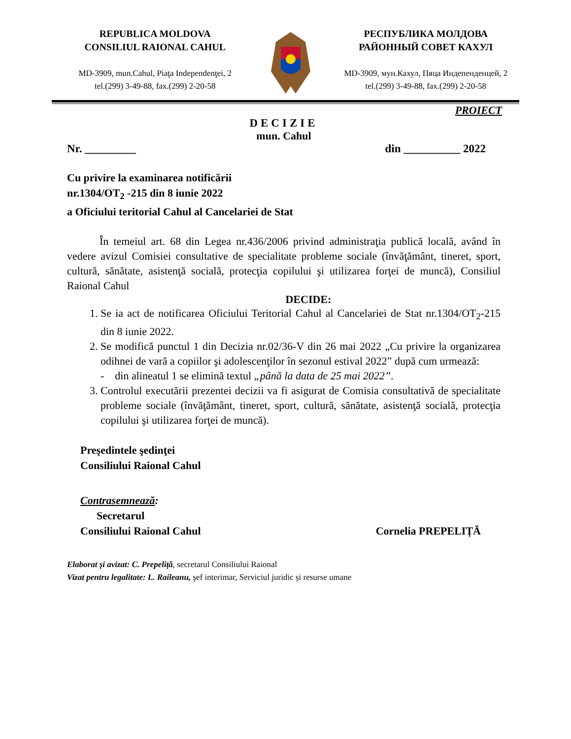REPUBLICA MOLDOVA
CONSILIUL RAIONAL CAHUL
MD-3909, mun.Cahul, Piaţa Independenţei, 2
tel.(299) 3-49-88, fax.(299) 2-20-58
РЕСПУБЛИКА МОЛДОВА
РАЙОННЫЙ СОВЕТ КАХУЛ
MD-3909, мун.Кахул, Пяца Индепенденцей, 2
tel.(299) 3-49-88, fax.(299) 2-20-58
PROIECT
DECIZIE
mun. Cahul
Nr. _________ din __________ 2022
Cu privire la examinarea notificării
nr.1304/OT<sub>2</sub> -215 din 8 iunie 2022
a Oficiului teritorial Cahul al Cancelariei de Stat
În temeiul art. 68 din Legea nr.436/2006 privind administraţia publică locală, având în vedere avizul Comisiei consultative de specialitate probleme sociale (învăţământ, tineret, sport, cultură, sănătate, asistenţă socială, protecţia copilului şi utilizarea forţei de muncă), Consiliul Raional Cahul
DECIDE:
1. Se ia act de notificarea Oficiului Teritorial Cahul al Cancelariei de Stat nr.1304/OT<sub>2</sub>-215 din 8 iunie 2022.
2. Se modifică punctul 1 din Decizia nr.02/36-V din 26 mai 2022 „Cu privire la organizarea odihnei de vară a copiilor şi adolescenţilor în sezonul estival 2022” după cum urmează:
- din alineatul 1 se elimină textul „până la data de 25 mai 2022”.
3. Controlul executării prezentei decizii va fi asigurat de Comisia consultativă de specialitate probleme sociale (învăţământ, tineret, sport, cultură, sănătate, asistenţă socială, protecţia copilului şi utilizarea forţei de muncă).
Preşedintele şedinţei
Consiliului Raional Cahul
Contrasemnează:
Secretarul
Consiliului Raional Cahul Cornelia PREPELIȚĂ
Elaborat și avizat: C. Prepeliță, secretarul Consiliului Raional
Vizat pentru legalitate: L. Raileanu, şef interimar, Serviciul juridic și resurse umane